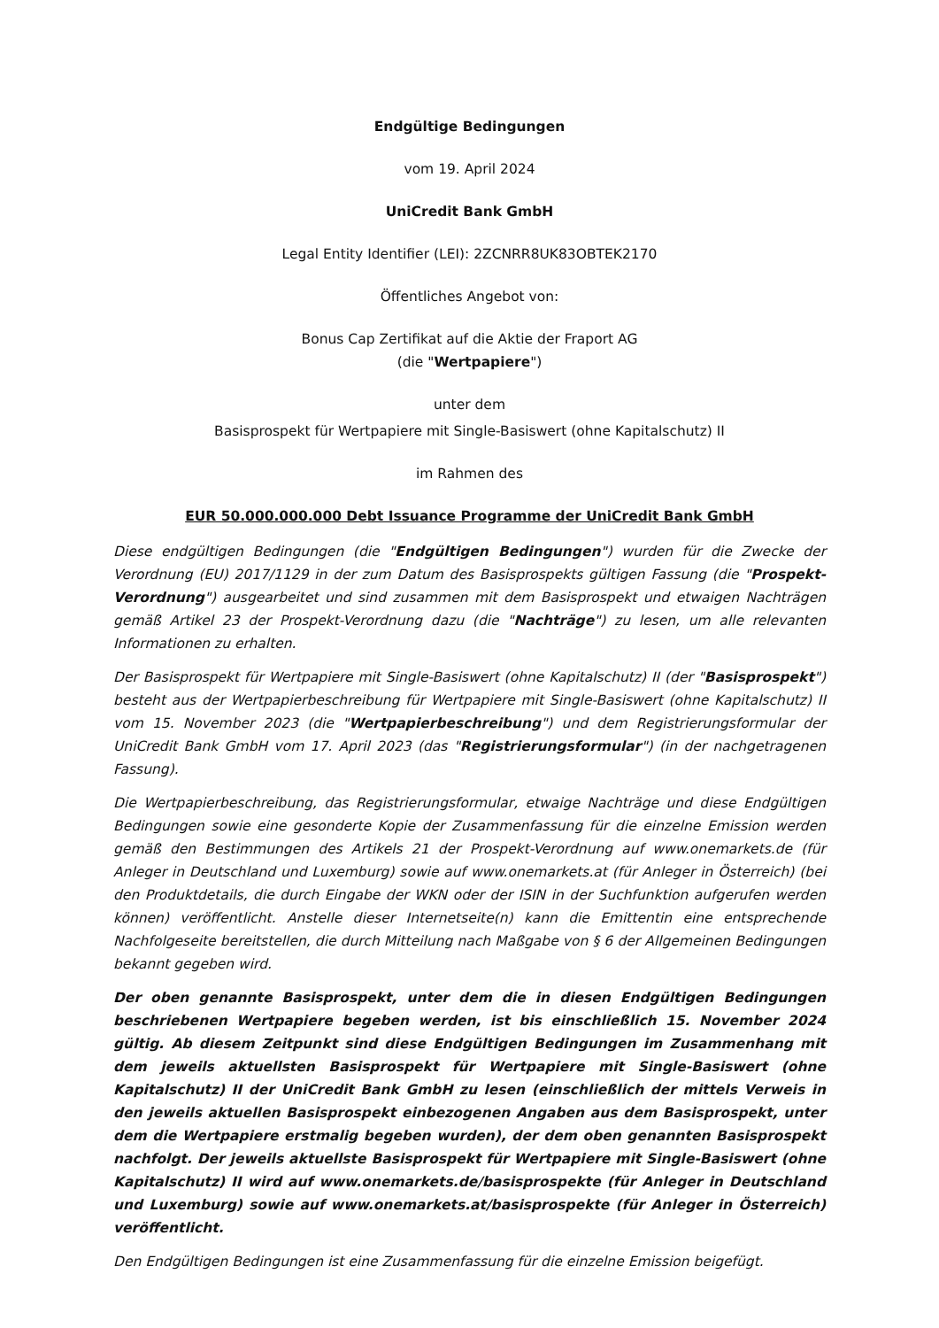Endgültige Bedingungen
vom 19. April 2024
UniCredit Bank GmbH
Legal Entity Identifier (LEI): 2ZCNRR8UK83OBTEK2170
Öffentliches Angebot von:
Bonus Cap Zertifikat auf die Aktie der Fraport AG
(die "Wertpapiere")
unter dem
Basisprospekt für Wertpapiere mit Single-Basiswert (ohne Kapitalschutz) II
im Rahmen des
EUR 50.000.000.000 Debt Issuance Programme der UniCredit Bank GmbH
Diese endgültigen Bedingungen (die "Endgültigen Bedingungen") wurden für die Zwecke der Verordnung (EU) 2017/1129 in der zum Datum des Basisprospekts gültigen Fassung (die "Prospekt-Verordnung") ausgearbeitet und sind zusammen mit dem Basisprospekt und etwaigen Nachträgen gemäß Artikel 23 der Prospekt-Verordnung dazu (die "Nachträge") zu lesen, um alle relevanten Informationen zu erhalten.
Der Basisprospekt für Wertpapiere mit Single-Basiswert (ohne Kapitalschutz) II (der "Basisprospekt") besteht aus der Wertpapierbeschreibung für Wertpapiere mit Single-Basiswert (ohne Kapitalschutz) II vom 15. November 2023 (die "Wertpapierbeschreibung") und dem Registrierungsformular der UniCredit Bank GmbH vom 17. April 2023 (das "Registrierungsformular") (in der nachgetragenen Fassung).
Die Wertpapierbeschreibung, das Registrierungsformular, etwaige Nachträge und diese Endgültigen Bedingungen sowie eine gesonderte Kopie der Zusammenfassung für die einzelne Emission werden gemäß den Bestimmungen des Artikels 21 der Prospekt-Verordnung auf www.onemarkets.de (für Anleger in Deutschland und Luxemburg) sowie auf www.onemarkets.at (für Anleger in Österreich) (bei den Produktdetails, die durch Eingabe der WKN oder der ISIN in der Suchfunktion aufgerufen werden können) veröffentlicht. Anstelle dieser Internetseite(n) kann die Emittentin eine entsprechende Nachfolgeseite bereitstellen, die durch Mitteilung nach Maßgabe von § 6 der Allgemeinen Bedingungen bekannt gegeben wird.
Der oben genannte Basisprospekt, unter dem die in diesen Endgültigen Bedingungen beschriebenen Wertpapiere begeben werden, ist bis einschließlich 15. November 2024 gültig. Ab diesem Zeitpunkt sind diese Endgültigen Bedingungen im Zusammenhang mit dem jeweils aktuellsten Basisprospekt für Wertpapiere mit Single-Basiswert (ohne Kapitalschutz) II der UniCredit Bank GmbH zu lesen (einschließlich der mittels Verweis in den jeweils aktuellen Basisprospekt einbezogenen Angaben aus dem Basisprospekt, unter dem die Wertpapiere erstmalig begeben wurden), der dem oben genannten Basisprospekt nachfolgt. Der jeweils aktuellste Basisprospekt für Wertpapiere mit Single-Basiswert (ohne Kapitalschutz) II wird auf www.onemarkets.de/basisprospekte (für Anleger in Deutschland und Luxemburg) sowie auf www.onemarkets.at/basisprospekte (für Anleger in Österreich) veröffentlicht.
Den Endgültigen Bedingungen ist eine Zusammenfassung für die einzelne Emission beigefügt.